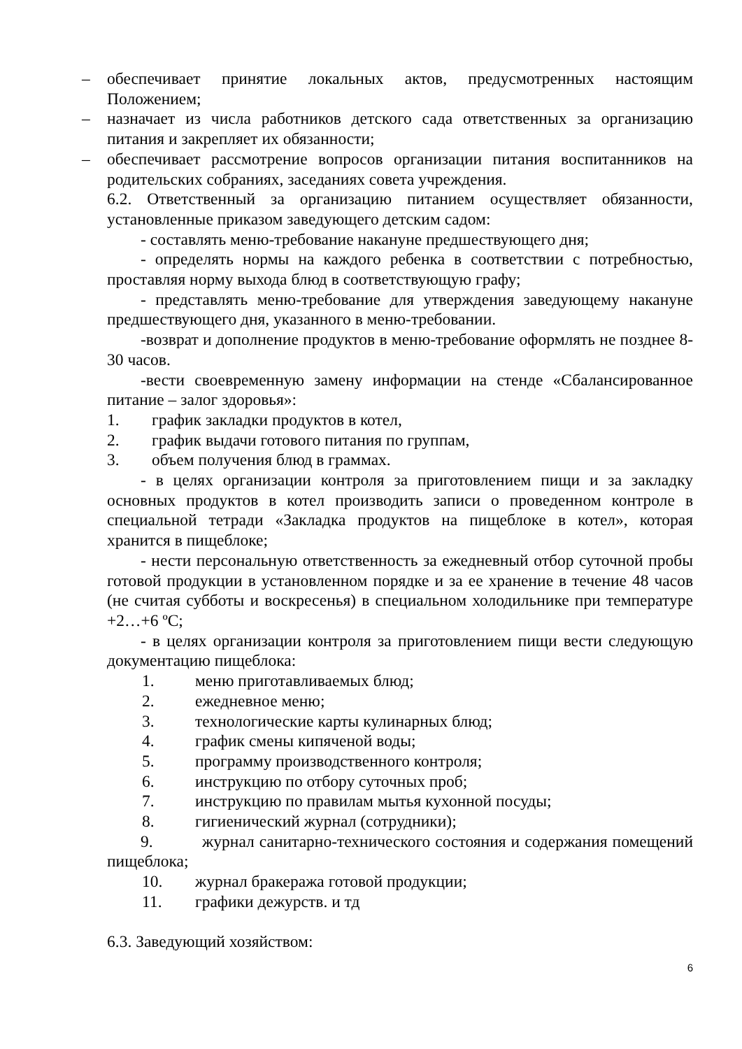– обеспечивает принятие локальных актов, предусмотренных настоящим Положением;
– назначает из числа работников детского сада ответственных за организацию питания и закрепляет их обязанности;
– обеспечивает рассмотрение вопросов организации питания воспитанников на родительских собраниях, заседаниях совета учреждения.
6.2. Ответственный за организацию питанием осуществляет обязанности, установленные приказом заведующего детским садом:
- составлять меню-требование накануне предшествующего дня;
- определять нормы на каждого ребенка в соответствии с потребностью, проставляя норму выхода блюд в соответствующую графу;
- представлять меню-требование для утверждения заведующему накануне предшествующего дня, указанного в меню-требовании.
-возврат и дополнение продуктов в меню-требование оформлять не позднее 8-30 часов.
-вести своевременную замену информации на стенде «Сбалансированное питание – залог здоровья»:
1. график закладки продуктов в котел,
2. график выдачи готового питания по группам,
3. объем получения блюд в граммах.
- в целях организации контроля за приготовлением пищи и за закладку основных продуктов в котел производить записи о проведенном контроле в специальной тетради «Закладка продуктов на пищеблоке в котел», которая хранится в пищеблоке;
- нести персональную ответственность за ежедневный отбор суточной пробы готовой продукции в установленном порядке и за ее хранение в течение 48 часов (не считая субботы и воскресенья) в специальном холодильнике при температуре +2…+6 ºС;
- в целях организации контроля за приготовлением пищи вести следующую документацию пищеблока:
1. меню приготавливаемых блюд;
2. ежедневное меню;
3. технологические карты кулинарных блюд;
4. график смены кипяченой воды;
5. программу производственного контроля;
6. инструкцию по отбору суточных проб;
7. инструкцию по правилам мытья кухонной посуды;
8. гигиенический журнал (сотрудники);
9. журнал санитарно-технического состояния и содержания помещений пищеблока;
10. журнал бракеража готовой продукции;
11. графики дежурств. и тд
6.3. Заведующий хозяйством:
6